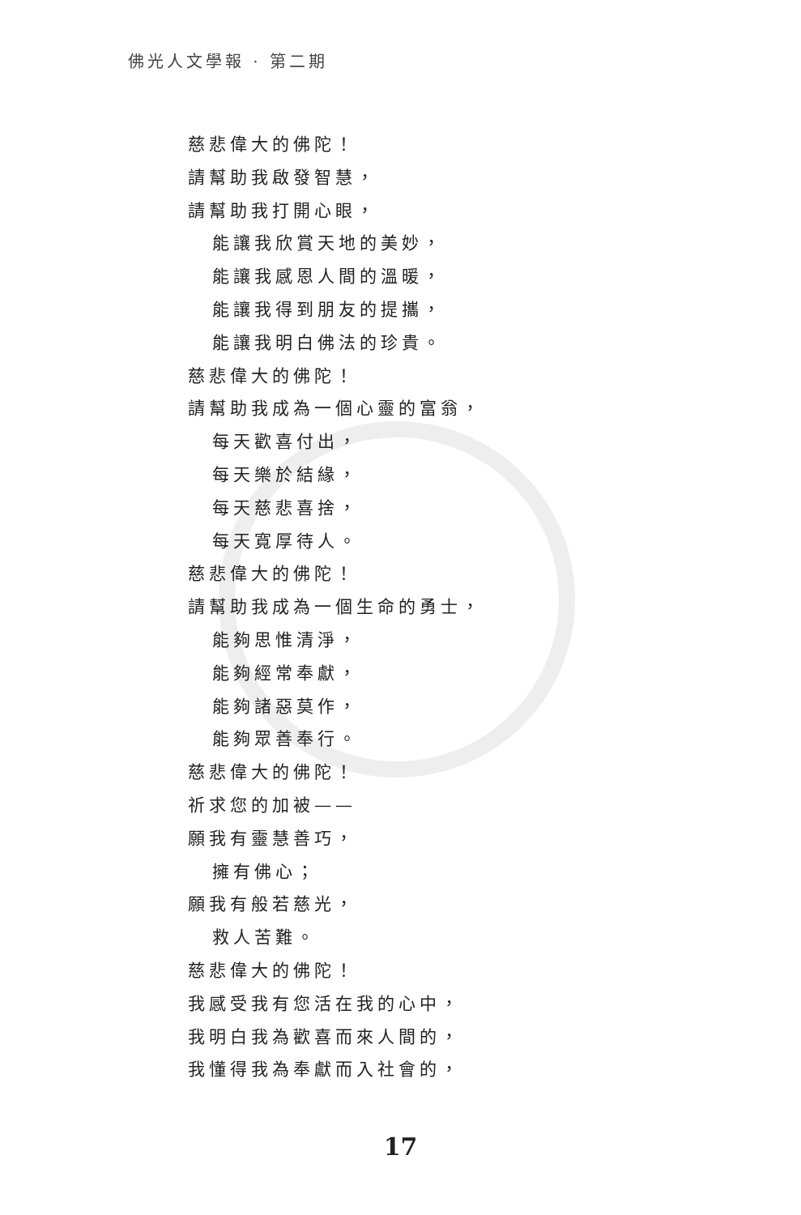佛光人文學報 · 第二期
慈悲偉大的佛陀！
請幫助我啟發智慧，
請幫助我打開心眼，
能讓我欣賞天地的美妙，
能讓我感恩人間的溫暖，
能讓我得到朋友的提攜，
能讓我明白佛法的珍貴。
慈悲偉大的佛陀！
請幫助我成為一個心靈的富翁，
每天歡喜付出，
每天樂於結緣，
每天慈悲喜捨，
每天寬厚待人。
慈悲偉大的佛陀！
請幫助我成為一個生命的勇士，
能夠思惟清淨，
能夠經常奉獻，
能夠諸惡莫作，
能夠眾善奉行。
慈悲偉大的佛陀！
祈求您的加被——
願我有靈慧善巧，
擁有佛心；
願我有般若慈光，
救人苦難。
慈悲偉大的佛陀！
我感受我有您活在我的心中，
我明白我為歡喜而來人間的，
我懂得我為奉獻而入社會的，
17